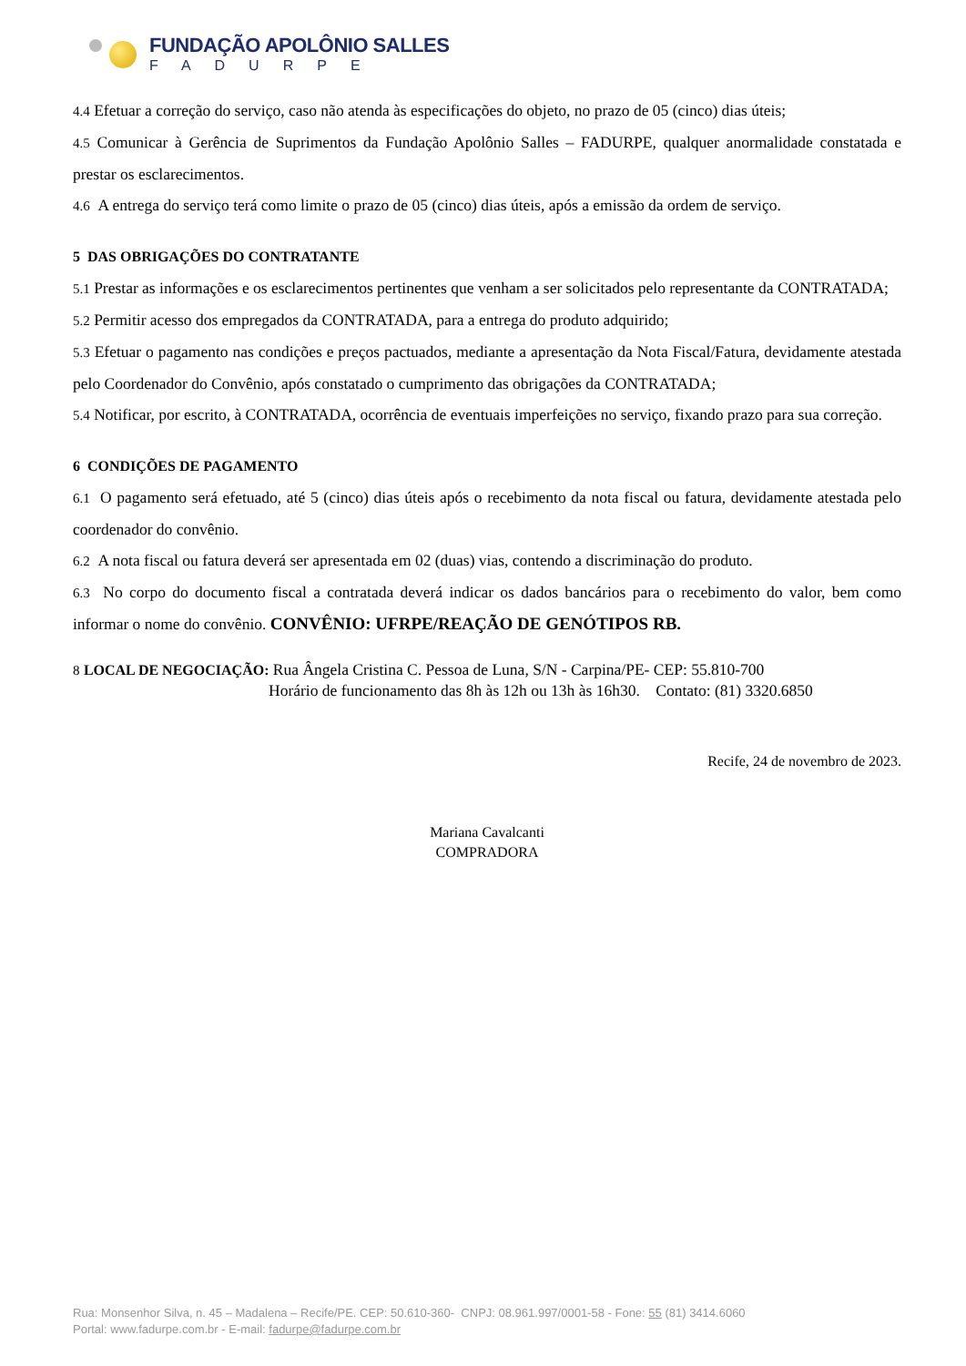FUNDAÇÃO APOLÔNIO SALLES
FADURPE
4.4 Efetuar a correção do serviço, caso não atenda às especificações do objeto, no prazo de 05 (cinco) dias úteis;
4.5 Comunicar à Gerência de Suprimentos da Fundação Apolônio Salles – FADURPE, qualquer anormalidade constatada e prestar os esclarecimentos.
4.6 A entrega do serviço terá como limite o prazo de 05 (cinco) dias úteis, após a emissão da ordem de serviço.
5 DAS OBRIGAÇÕES DO CONTRATANTE
5.1 Prestar as informações e os esclarecimentos pertinentes que venham a ser solicitados pelo representante da CONTRATADA;
5.2 Permitir acesso dos empregados da CONTRATADA, para a entrega do produto adquirido;
5.3 Efetuar o pagamento nas condições e preços pactuados, mediante a apresentação da Nota Fiscal/Fatura, devidamente atestada pelo Coordenador do Convênio, após constatado o cumprimento das obrigações da CONTRATADA;
5.4 Notificar, por escrito, à CONTRATADA, ocorrência de eventuais imperfeições no serviço, fixando prazo para sua correção.
6 CONDIÇÕES DE PAGAMENTO
6.1 O pagamento será efetuado, até 5 (cinco) dias úteis após o recebimento da nota fiscal ou fatura, devidamente atestada pelo coordenador do convênio.
6.2 A nota fiscal ou fatura deverá ser apresentada em 02 (duas) vias, contendo a discriminação do produto.
6.3 No corpo do documento fiscal a contratada deverá indicar os dados bancários para o recebimento do valor, bem como informar o nome do convênio. CONVÊNIO: UFRPE/REAÇÃO DE GENÓTIPOS RB.
8 LOCAL DE NEGOCIAÇÃO: Rua Ângela Cristina C. Pessoa de Luna, S/N - Carpina/PE- CEP: 55.810-700
Horário de funcionamento das 8h às 12h ou 13h às 16h30. Contato: (81) 3320.6850
Recife, 24 de novembro de 2023.
Mariana Cavalcanti
COMPRADORA
Rua: Monsenhor Silva, n. 45 – Madalena – Recife/PE. CEP: 50.610-360- CNPJ: 08.961.997/0001-58 - Fone: 55 (81) 3414.6060
Portal: www.fadurpe.com.br - E-mail: fadurpe@fadurpe.com.br